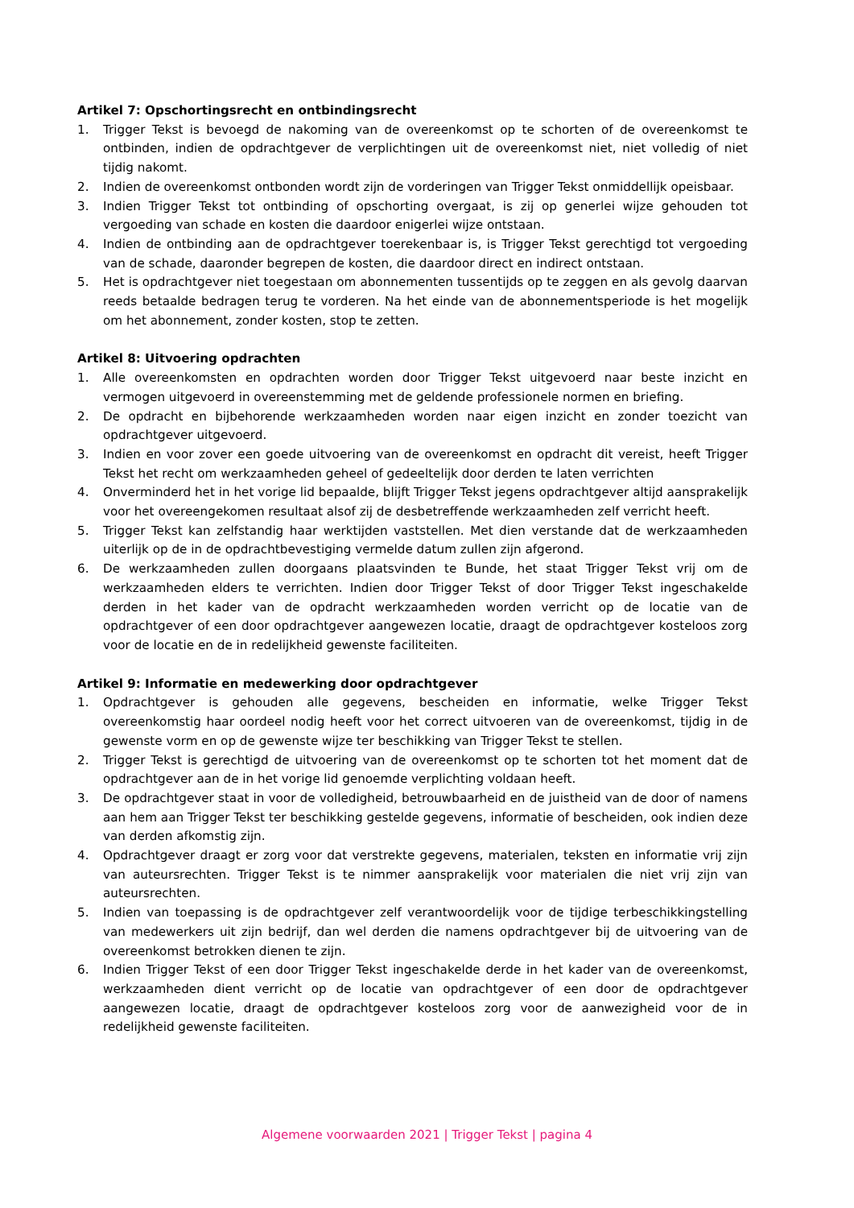Artikel 7: Opschortingsrecht en ontbindingsrecht
1. Trigger Tekst is bevoegd de nakoming van de overeenkomst op te schorten of de overeenkomst te ontbinden, indien de opdrachtgever de verplichtingen uit de overeenkomst niet, niet volledig of niet tijdig nakomt.
2. Indien de overeenkomst ontbonden wordt zijn de vorderingen van Trigger Tekst onmiddellijk opeisbaar.
3. Indien Trigger Tekst tot ontbinding of opschorting overgaat, is zij op generlei wijze gehouden tot vergoeding van schade en kosten die daardoor enigerlei wijze ontstaan.
4. Indien de ontbinding aan de opdrachtgever toerekenbaar is, is Trigger Tekst gerechtigd tot vergoeding van de schade, daaronder begrepen de kosten, die daardoor direct en indirect ontstaan.
5. Het is opdrachtgever niet toegestaan om abonnementen tussentijds op te zeggen en als gevolg daarvan reeds betaalde bedragen terug te vorderen. Na het einde van de abonnementsperiode is het mogelijk om het abonnement, zonder kosten, stop te zetten.
Artikel 8: Uitvoering opdrachten
1. Alle overeenkomsten en opdrachten worden door Trigger Tekst uitgevoerd naar beste inzicht en vermogen uitgevoerd in overeenstemming met de geldende professionele normen en briefing.
2. De opdracht en bijbehorende werkzaamheden worden naar eigen inzicht en zonder toezicht van opdrachtgever uitgevoerd.
3. Indien en voor zover een goede uitvoering van de overeenkomst en opdracht dit vereist, heeft Trigger Tekst het recht om werkzaamheden geheel of gedeeltelijk door derden te laten verrichten
4. Onverminderd het in het vorige lid bepaalde, blijft Trigger Tekst jegens opdrachtgever altijd aansprakelijk voor het overeengekomen resultaat alsof zij de desbetreffende werkzaamheden zelf verricht heeft.
5. Trigger Tekst kan zelfstandig haar werktijden vaststellen. Met dien verstande dat de werkzaamheden uiterlijk op de in de opdrachtbevestiging vermelde datum zullen zijn afgerond.
6. De werkzaamheden zullen doorgaans plaatsvinden te Bunde, het staat Trigger Tekst vrij om de werkzaamheden elders te verrichten. Indien door Trigger Tekst of door Trigger Tekst ingeschakelde derden in het kader van de opdracht werkzaamheden worden verricht op de locatie van de opdrachtgever of een door opdrachtgever aangewezen locatie, draagt de opdrachtgever kosteloos zorg voor de locatie en de in redelijkheid gewenste faciliteiten.
Artikel 9: Informatie en medewerking door opdrachtgever
1. Opdrachtgever is gehouden alle gegevens, bescheiden en informatie, welke Trigger Tekst overeenkomstig haar oordeel nodig heeft voor het correct uitvoeren van de overeenkomst, tijdig in de gewenste vorm en op de gewenste wijze ter beschikking van Trigger Tekst te stellen.
2. Trigger Tekst is gerechtigd de uitvoering van de overeenkomst op te schorten tot het moment dat de opdrachtgever aan de in het vorige lid genoemde verplichting voldaan heeft.
3. De opdrachtgever staat in voor de volledigheid, betrouwbaarheid en de juistheid van de door of namens aan hem aan Trigger Tekst ter beschikking gestelde gegevens, informatie of bescheiden, ook indien deze van derden afkomstig zijn.
4. Opdrachtgever draagt er zorg voor dat verstrekte gegevens, materialen, teksten en informatie vrij zijn van auteursrechten. Trigger Tekst is te nimmer aansprakelijk voor materialen die niet vrij zijn van auteursrechten.
5. Indien van toepassing is de opdrachtgever zelf verantwoordelijk voor de tijdige terbeschikkingstelling van medewerkers uit zijn bedrijf, dan wel derden die namens opdrachtgever bij de uitvoering van de overeenkomst betrokken dienen te zijn.
6. Indien Trigger Tekst of een door Trigger Tekst ingeschakelde derde in het kader van de overeenkomst, werkzaamheden dient verricht op de locatie van opdrachtgever of een door de opdrachtgever aangewezen locatie, draagt de opdrachtgever kosteloos zorg voor de aanwezigheid voor de in redelijkheid gewenste faciliteiten.
Algemene voorwaarden 2021 | Trigger Tekst | pagina 4